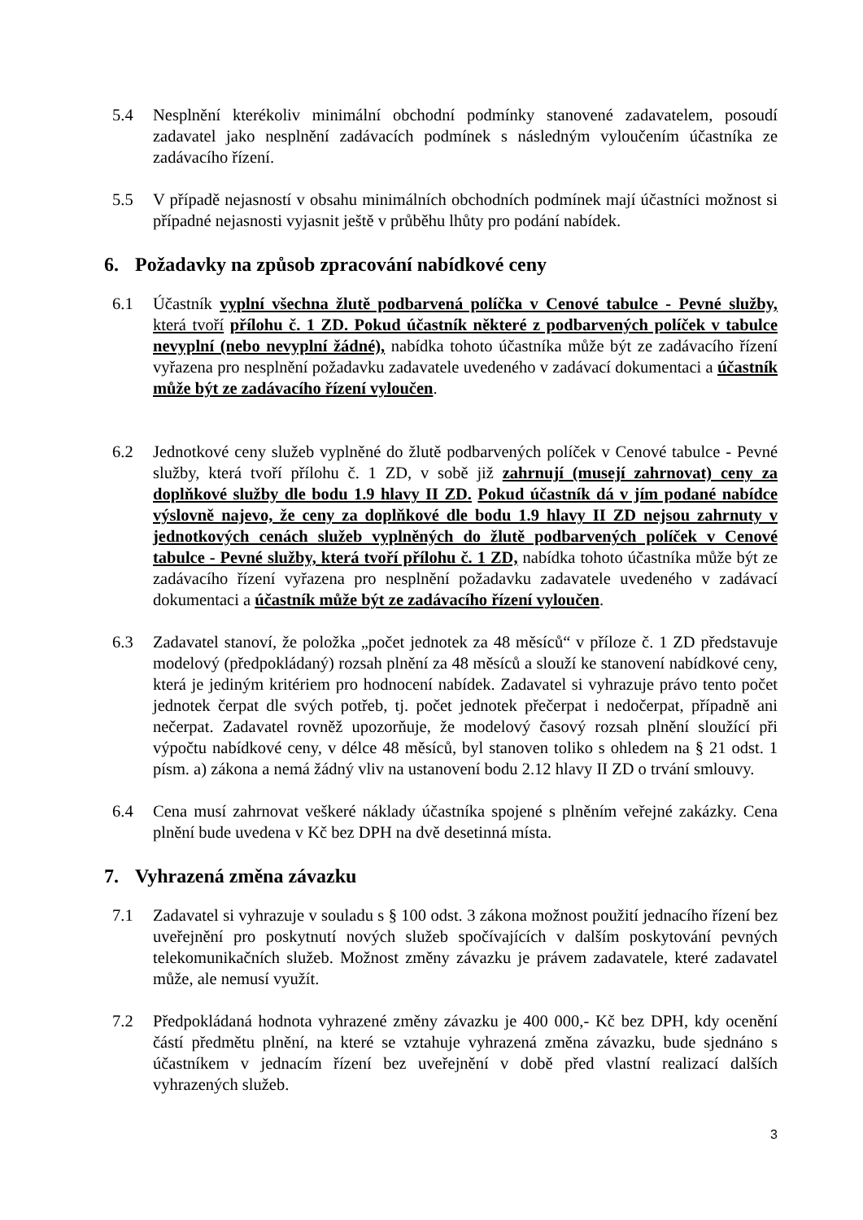5.4 Nesplnění kterékoliv minimální obchodní podmínky stanovené zadavatelem, posoudí zadavatel jako nesplnění zadávacích podmínek s následným vyloučením účastníka ze zadávacího řízení.
5.5 V případě nejasností v obsahu minimálních obchodních podmínek mají účastníci možnost si případné nejasnosti vyjasnit ještě v průběhu lhůty pro podání nabídek.
6. Požadavky na způsob zpracování nabídkové ceny
6.1 Účastník vyplní všechna žlutě podbarvená políčka v Cenové tabulce - Pevné služby, která tvoří přílohu č. 1 ZD. Pokud účastník některé z podbarvených políček v tabulce nevyplní (nebo nevyplní žádné), nabídka tohoto účastníka může být ze zadávacího řízení vyřazena pro nesplnění požadavku zadavatele uvedeného v zadávací dokumentaci a účastník může být ze zadávacího řízení vyloučen.
6.2 Jednotkové ceny služeb vyplněné do žlutě podbarvených políček v Cenové tabulce - Pevné služby, která tvoří přílohu č. 1 ZD, v sobě již zahrnují (musejí zahrnovat) ceny za doplňkové služby dle bodu 1.9 hlavy II ZD. Pokud účastník dá v jím podané nabídce výslovně najevo, že ceny za doplňkové dle bodu 1.9 hlavy II ZD nejsou zahrnuty v jednotkových cenách služeb vyplněných do žlutě podbarvených políček v Cenové tabulce - Pevné služby, která tvoří přílohu č. 1 ZD, nabídka tohoto účastníka může být ze zadávacího řízení vyřazena pro nesplnění požadavku zadavatele uvedeného v zadávací dokumentaci a účastník může být ze zadávacího řízení vyloučen.
6.3 Zadavatel stanoví, že položka „počet jednotek za 48 měsíců“ v příloze č. 1 ZD představuje modelový (předpokládaný) rozsah plnění za 48 měsíců a slouží ke stanovení nabídkové ceny, která je jediným kritériem pro hodnocení nabídek. Zadavatel si vyhrazuje právo tento počet jednotek čerpat dle svých potřeb, tj. počet jednotek přečerpat i nedočerpat, případně ani nečerpat. Zadavatel rovněž upozorňuje, že modelový časový rozsah plnění sloužící při výpočtu nabídkové ceny, v délce 48 měsíců, byl stanoven toliko s ohledem na § 21 odst. 1 písm. a) zákona a nemá žádný vliv na ustanovení bodu 2.12 hlavy II ZD o trvání smlouvy.
6.4 Cena musí zahrnovat veškeré náklady účastníka spojené s plněním veřejné zakázky. Cena plnění bude uvedena v Kč bez DPH na dvě desetinná místa.
7. Vyhrazená změna závazku
7.1 Zadavatel si vyhrazuje v souladu s § 100 odst. 3 zákona možnost použití jednacího řízení bez uveřejnění pro poskytnutí nových služeb spočívajících v dalším poskytování pevných telekomunikačních služeb. Možnost změny závazku je právem zadavatele, které zadavatel může, ale nemusí využít.
7.2 Předpokládaná hodnota vyhrazené změny závazku je 400 000,- Kč bez DPH, kdy ocenění částí předmětu plnění, na které se vztahuje vyhrazená změna závazku, bude sjednáno s účastníkem v jednacím řízení bez uveřejnění v době před vlastní realizací dalších vyhrazených služeb.
3